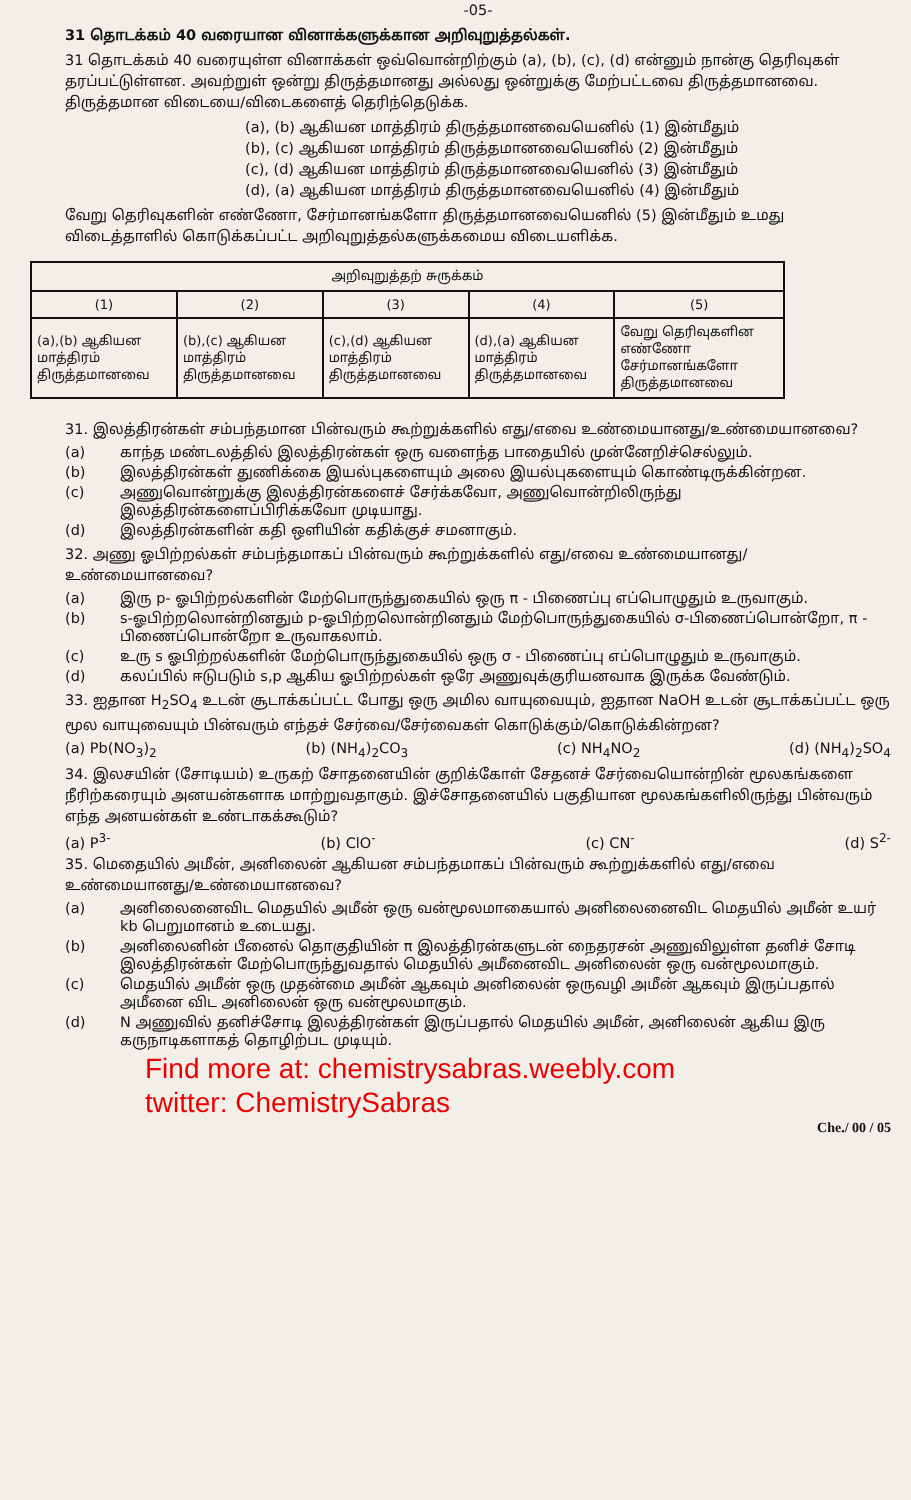-05-
31 தொடக்கம் 40 வரையான வினாக்களுக்கான அறிவுறுத்தல்கள்.
31 தொடக்கம் 40 வரையுள்ள வினாக்கள் ஒவ்வொன்றிற்கும் (a), (b), (c), (d) என்னும் நான்கு தெரிவுகள் தரப்பட்டுள்ளன. அவற்றுள் ஒன்று திருத்தமானது அல்லது ஒன்றுக்கு மேற்பட்டவை திருத்தமானவை. திருத்தமான விடையை/விடைகளைத் தெரிந்தெடுக்க.
(a), (b) ஆகியன மாத்திரம் திருத்தமானவையெனில் (1) இன்மீதும்
(b), (c) ஆகியன மாத்திரம் திருத்தமானவையெனில் (2) இன்மீதும்
(c), (d) ஆகியன மாத்திரம் திருத்தமானவையெனில் (3) இன்மீதும்
(d), (a) ஆகியன மாத்திரம் திருத்தமானவையெனில் (4) இன்மீதும்
வேறு தெரிவுகளின் எண்ணோ, சேர்மானங்களோ திருத்தமானவையெனில் (5) இன்மீதும் உமது விடைத்தாளில் கொடுக்கப்பட்ட அறிவுறுத்தல்களுக்கமைய விடையளிக்க.
| அறிவுறுத்தற் சுருக்கம் | | | | |
| --- | --- | --- | --- | --- |
| (1) | (2) | (3) | (4) | (5) |
| (a),(b) ஆகியன மாத்திரம் திருத்தமானவை | (b),(c) ஆகியன மாத்திரம் திருத்தமானவை | (c),(d) ஆகியன மாத்திரம் திருத்தமானவை | (d),(a) ஆகியன மாத்திரம் திருத்தமானவை | வேறு தெரிவுகளின எண்ணோ சேர்மானங்களோ திருத்தமானவை |
31. இலத்திரன்கள் சம்பந்தமான பின்வரும் கூற்றுக்களில் எது/எவை உண்மையானது/உண்மையானவை?
(a) காந்த மண்டலத்தில் இலத்திரன்கள் ஒரு வளைந்த பாதையில் முன்னேறிச்செல்லும்.
(b) இலத்திரன்கள் துணிக்கை இயல்புகளையும் அலை இயல்புகளையும் கொண்டிருக்கின்றன.
(c) அணுவொன்றுக்கு இலத்திரன்களைச் சேர்க்கவோ, அணுவொன்றிலிருந்து இலத்திரன்களைப்பிரிக்கவோ முடியாது.
(d) இலத்திரன்களின் கதி ஒளியின் கதிக்குச் சமனாகும்.
32. அணு ஓபிற்றல்கள் சம்பந்தமாகப் பின்வரும் கூற்றுக்களில் எது/எவை உண்மையானது/உண்மையானவை?
(a) இரு p- ஓபிற்றல்களின் மேற்பொருந்துகையில் ஒரு π - பிணைப்பு எப்பொழுதும் உருவாகும்.
(b) s-ஓபிற்றலொன்றினதும் p-ஓபிற்றலொன்றினதும் மேற்பொருந்துகையில் σ-பிணைப்பொன்றோ, π - பிணைப்பொன்றோ உருவாகலாம்.
(c) உரு s ஓபிற்றல்களின் மேற்பொருந்துகையில் ஒரு σ - பிணைப்பு எப்பொழுதும் உருவாகும்.
(d) கலப்பில் ஈடுபடும் s,p ஆகிய ஓபிற்றல்கள் ஒரே அணுவுக்குரியனவாக இருக்க வேண்டும்.
33. ஐதான H<sub>2</sub>SO<sub>4</sub> உடன் சூடாக்கப்பட்ட போது ஒரு அமில வாயுவையும், ஐதான NaOH உடன் சூடாக்கப்பட்ட ஒரு மூல வாயுவையும் பின்வரும் எந்தச் சேர்வை/சேர்வைகள் கொடுக்கும்/கொடுக்கின்றன?
(a) Pb(NO<sub>3</sub>)<sub>2</sub> (b) (NH<sub>4</sub>)<sub>2</sub>CO<sub>3</sub> (c) NH<sub>4</sub>NO<sub>2</sub> (d) (NH<sub>4</sub>)<sub>2</sub>SO<sub>4</sub>
34. இலசயின் (சோடியம்) உருகற் சோதனையின் குறிக்கோள் சேதனச் சேர்வையொன்றின் மூலகங்களை நீரிற்கரையும் அனயன்களாக மாற்றுவதாகும். இச்சோதனையில் பகுதியான மூலகங்களிலிருந்து பின்வரும் எந்த அனயன்கள் உண்டாகக்கூடும்?
(a) P<sup>3-</sup> (b) ClO<sup>-</sup> (c) CN<sup>-</sup> (d) S<sup>2-</sup>
35. மெதையில் அமீன், அனிலைன் ஆகியன சம்பந்தமாகப் பின்வரும் கூற்றுக்களில் எது/எவை உண்மையானது/உண்மையானவை?
(a) அனிலைனைவிட மெதயில் அமீன் ஒரு வன்மூலமாகையால் அனிலைனைவிட மெதயில் அமீன் உயர் kb பெறுமானம் உடையது.
(b) அனிலைனின் பீனைல் தொகுதியின் π இலத்திரன்களுடன் நைதரசன் அணுவிலுள்ள தனிச் சோடி இலத்திரன்கள் மேற்பொருந்துவதால் மெதயில் அமீனைவிட அனிலைன் ஒரு வன்மூலமாகும்.
(c) மெதயில் அமீன் ஒரு முதன்மை அமீன் ஆகவும் அனிலைன் ஒருவழி அமீன் ஆகவும் இருப்பதால் அமீனை விட அனிலைன் ஒரு வன்மூலமாகும்.
(d) N அணுவில் தனிச்சோடி இலத்திரன்கள் இருப்பதால் மெதயில் அமீன், அனிலைன் ஆகிய இரு கருநாடிகளாகத் தொழிற்பட முடியும்.
Find more at: chemistrysabras.weebly.com
twitter: ChemistrySabras
Che./ 00 / 05